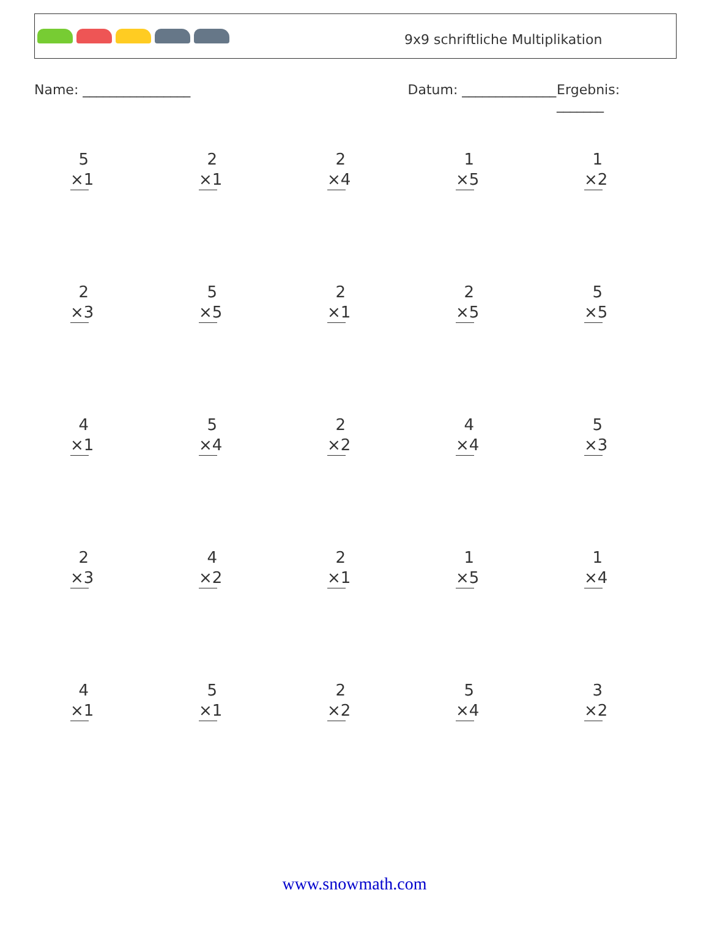9x9 schriftliche Multiplikation
Name: ________________ Datum: ______________ Ergebnis: _______
5
×1
2
×1
2
×4
1
×5
1
×2
2
×3
5
×5
2
×1
2
×5
5
×5
4
×1
5
×4
2
×2
4
×4
5
×3
2
×3
4
×2
2
×1
1
×5
1
×4
4
×1
5
×1
2
×2
5
×4
3
×2
www.snowmath.com